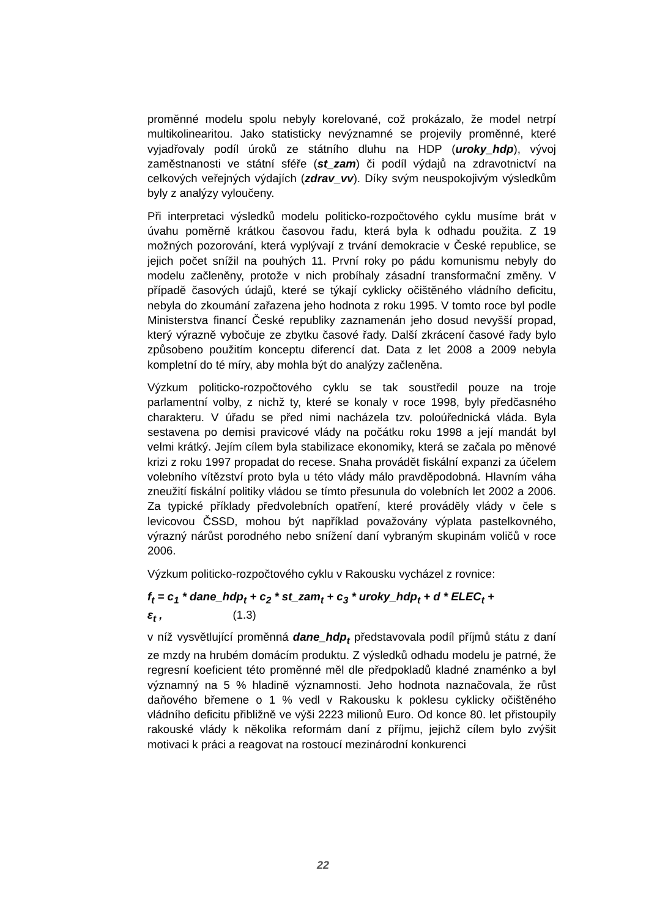proměnné modelu spolu nebyly korelované, což prokázalo, že model netrpí multikolinearitou. Jako statisticky nevýznamné se projevily proměnné, které vyjadřovaly podíl úroků ze státního dluhu na HDP (uroky_hdp), vývoj zaměstnanosti ve státní sféře (st_zam) či podíl výdajů na zdravotnictví na celkových veřejných výdajích (zdrav_vv). Díky svým neuspokojivým výsledkům byly z analýzy vyloučeny.
Při interpretaci výsledků modelu politicko-rozpočtového cyklu musíme brát v úvahu poměrně krátkou časovou řadu, která byla k odhadu použita. Z 19 možných pozorování, která vyplývají z trvání demokracie v České republice, se jejich počet snížil na pouhých 11. První roky po pádu komunismu nebyly do modelu začleněny, protože v nich probíhaly zásadní transformační změny. V případě časových údajů, které se týkají cyklicky očištěného vládního deficitu, nebyla do zkoumání zařazena jeho hodnota z roku 1995. V tomto roce byl podle Ministerstva financí České republiky zaznamenán jeho dosud nevyšší propad, který výrazně vybočuje ze zbytku časové řady. Další zkrácení časové řady bylo způsobeno použitím konceptu diferencí dat. Data z let 2008 a 2009 nebyla kompletní do té míry, aby mohla být do analýzy začleněna.
Výzkum politicko-rozpočtového cyklu se tak soustředil pouze na troje parlamentní volby, z nichž ty, které se konaly v roce 1998, byly předčasného charakteru. V úřadu se před nimi nacházela tzv. poloúřednická vláda. Byla sestavena po demisi pravicové vlády na počátku roku 1998 a její mandát byl velmi krátký. Jejím cílem byla stabilizace ekonomiky, která se začala po měnové krizi z roku 1997 propadat do recese. Snaha provádět fiskální expanzi za účelem volebního vítězství proto byla u této vlády málo pravděpodobná. Hlavním váha zneužití fiskální politiky vládou se tímto přesunula do volebních let 2002 a 2006. Za typické příklady předvolebních opatření, které prováděly vlády v čele s levicovou ČSSD, mohou být například považovány výplata pastelkovného, výrazný nárůst porodného nebo snížení daní vybraným skupinám voličů v roce 2006.
Výzkum politicko-rozpočtového cyklu v Rakousku vycházel z rovnice:
f<sub>t</sub> = c<sub>1</sub> * dane_hdp<sub>t</sub> + c<sub>2</sub> * st_zam<sub>t</sub> + c<sub>3</sub> * uroky_hdp<sub>t</sub> + d * ELEC<sub>t</sub> +
ε<sub>t</sub> , (1.3)
v níž vysvětlující proměnná dane_hdp<sub>t</sub> představovala podíl příjmů státu z daní ze mzdy na hrubém domácím produktu. Z výsledků odhadu modelu je patrné, že regresní koeficient této proměnné měl dle předpokladů kladné znaménko a byl významný na 5 % hladině významnosti. Jeho hodnota naznačovala, že růst daňového břemene o 1 % vedl v Rakousku k poklesu cyklicky očištěného vládního deficitu přibližně ve výši 2223 milionů Euro. Od konce 80. let přistoupily rakouské vlády k několika reformám daní z příjmu, jejichž cílem bylo zvýšit motivaci k práci a reagovat na rostoucí mezinárodní konkurenci
22